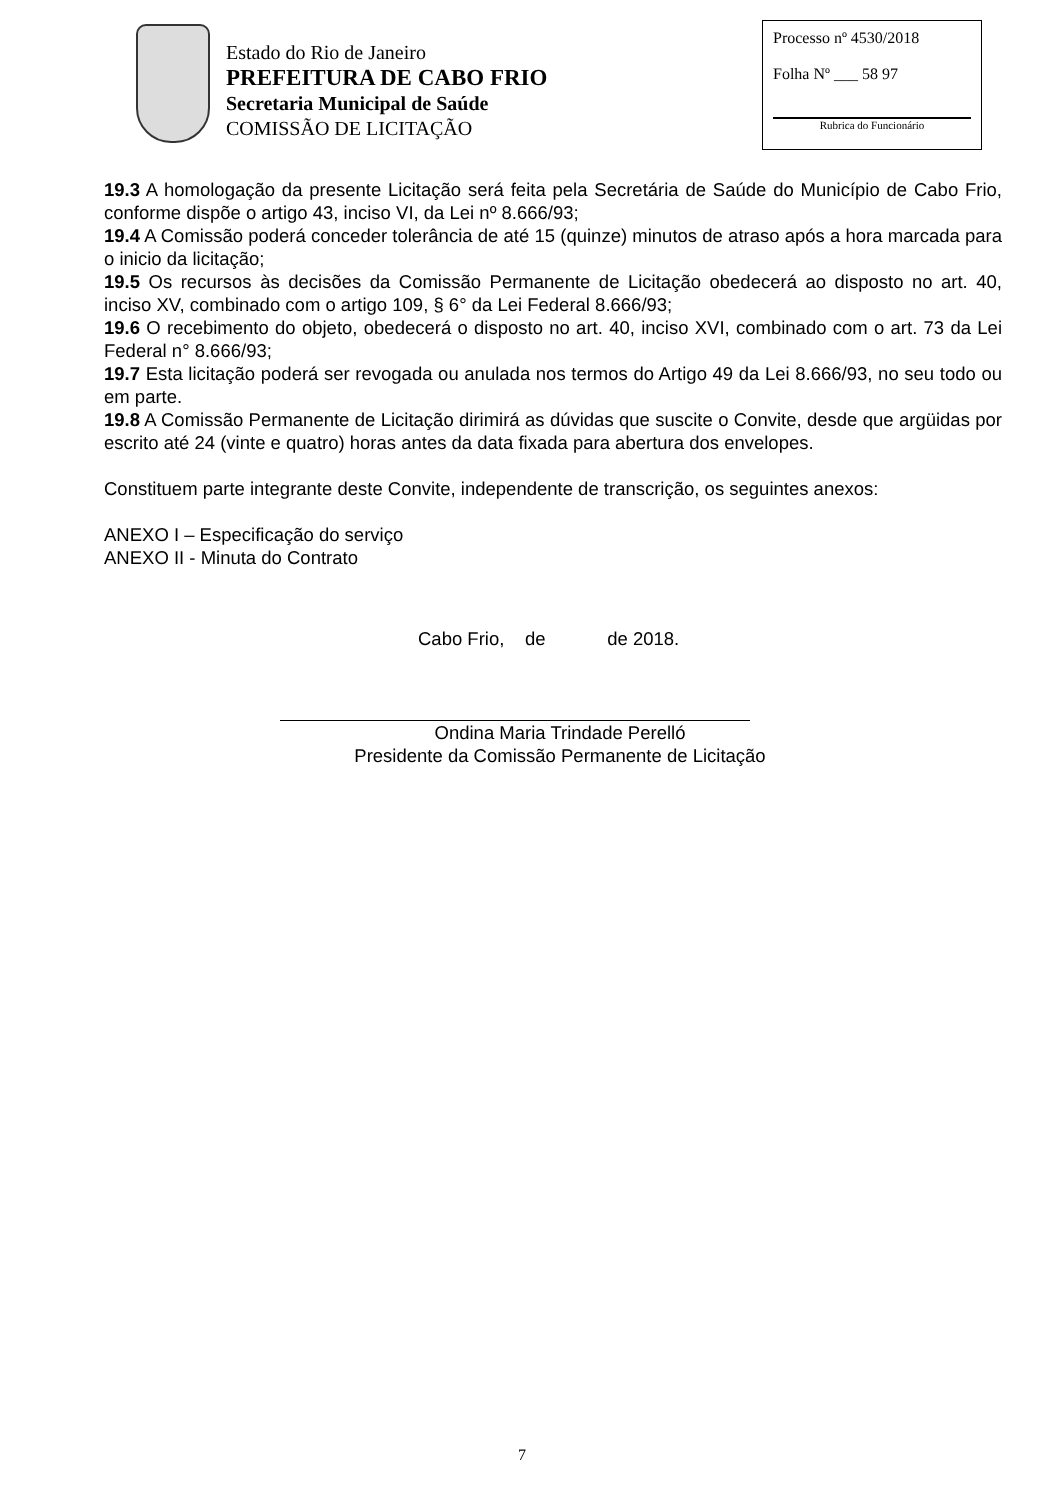Estado do Rio de Janeiro
PREFEITURA DE CABO FRIO
Secretaria Municipal de Saúde
COMISSÃO DE LICITAÇÃO
Processo nº 4530/2018
Folha Nº ___ 58 97
Rubrica do Funcionário
19.3 A homologação da presente Licitação será feita pela Secretária de Saúde do Município de Cabo Frio, conforme dispõe o artigo 43, inciso VI, da Lei nº 8.666/93;
19.4 A Comissão poderá conceder tolerância de até 15 (quinze) minutos de atraso após a hora marcada para o inicio da licitação;
19.5 Os recursos às decisões da Comissão Permanente de Licitação obedecerá ao disposto no art. 40, inciso XV, combinado com o artigo 109, § 6° da Lei Federal 8.666/93;
19.6 O recebimento do objeto, obedecerá o disposto no art. 40, inciso XVI, combinado com o art. 73 da Lei Federal n° 8.666/93;
19.7 Esta licitação poderá ser revogada ou anulada nos termos do Artigo 49 da Lei 8.666/93, no seu todo ou em parte.
19.8 A Comissão Permanente de Licitação dirimirá as dúvidas que suscite o Convite, desde que argüidas por escrito até 24 (vinte e quatro) horas antes da data fixada para abertura dos envelopes.
Constituem parte integrante deste Convite, independente de transcrição, os seguintes anexos:
ANEXO I – Especificação do serviço
ANEXO II - Minuta do Contrato
Cabo Frio, de de 2018.
Ondina Maria Trindade Perelló
Presidente da Comissão Permanente de Licitação
7